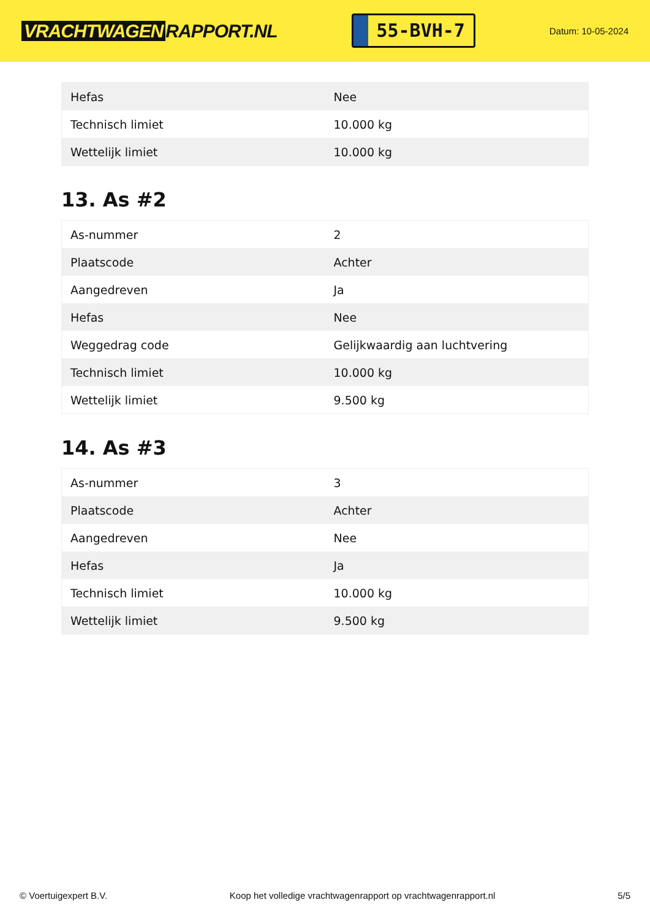VRACHTWAGEN RAPPORT.NL
55-BVH-7
Datum: 10-05-2024
| Hefas | Nee |
| Technisch limiet | 10.000 kg |
| Wettelijk limiet | 10.000 kg |
13. As #2
| As-nummer | 2 |
| Plaatscode | Achter |
| Aangedreven | Ja |
| Hefas | Nee |
| Weggedrag code | Gelijkwaardig aan luchtvering |
| Technisch limiet | 10.000 kg |
| Wettelijk limiet | 9.500 kg |
14. As #3
| As-nummer | 3 |
| Plaatscode | Achter |
| Aangedreven | Nee |
| Hefas | Ja |
| Technisch limiet | 10.000 kg |
| Wettelijk limiet | 9.500 kg |
© Voertuigexpert B.V. Koop het volledige vrachtwagenrapport op vrachtwagenrapport.nl 5/5